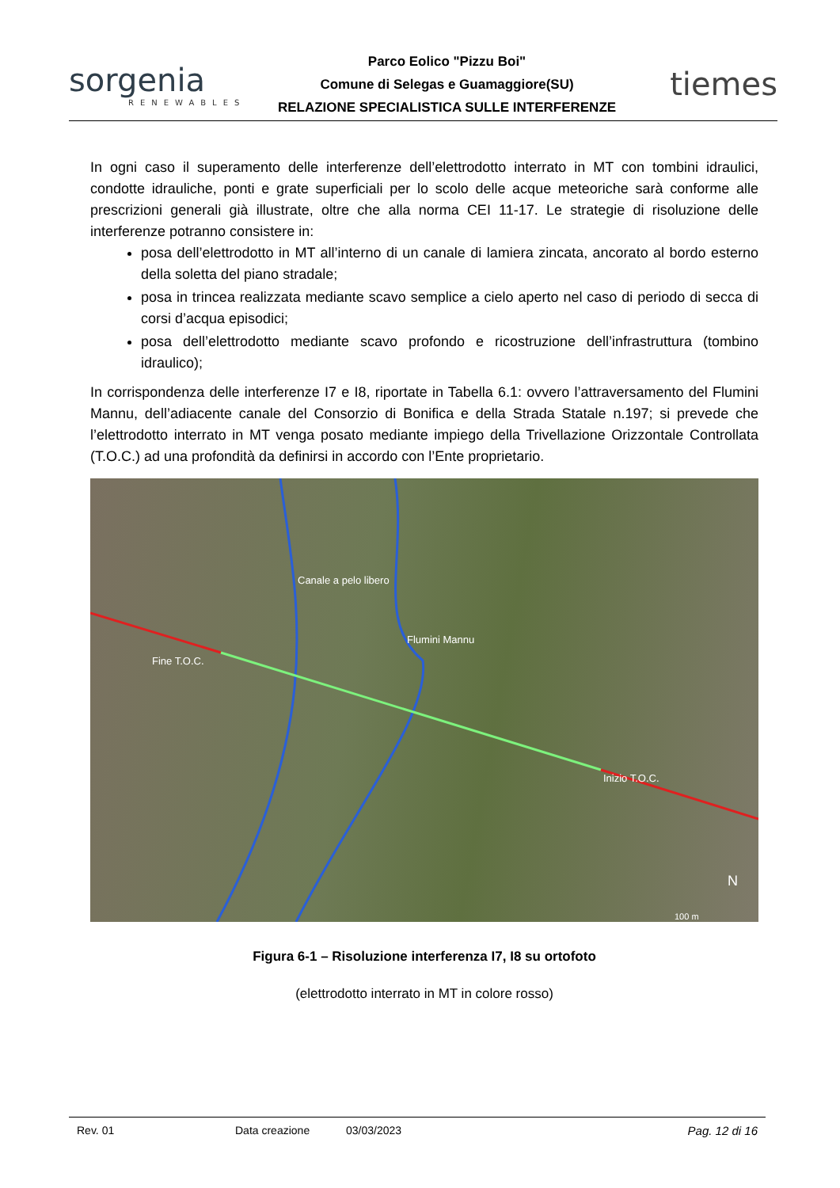sorgenia
RENEWABLES
Parco Eolico "Pizzu Boi"
Comune di Selegas e Guamaggiore(SU)
RELAZIONE SPECIALISTICA SULLE INTERFERENZE
tiemes
In ogni caso il superamento delle interferenze dell’elettrodotto interrato in MT con tombini idraulici, condotte idrauliche, ponti e grate superficiali per lo scolo delle acque meteoriche sarà conforme alle prescrizioni generali già illustrate, oltre che alla norma CEI 11-17. Le strategie di risoluzione delle interferenze potranno consistere in:
posa dell’elettrodotto in MT all’interno di un canale di lamiera zincata, ancorato al bordo esterno della soletta del piano stradale;
posa in trincea realizzata mediante scavo semplice a cielo aperto nel caso di periodo di secca di corsi d’acqua episodici;
posa dell’elettrodotto mediante scavo profondo e ricostruzione dell’infrastruttura (tombino idraulico);
In corrispondenza delle interferenze I7 e I8, riportate in Tabella 6.1: ovvero l’attraversamento del Flumini Mannu, dell’adiacente canale del Consorzio di Bonifica e della Strada Statale n.197; si prevede che l’elettrodotto interrato in MT venga posato mediante impiego della Trivellazione Orizzontale Controllata (T.O.C.) ad una profondità da definirsi in accordo con l’Ente proprietario.
Canale a pelo libero
Flumini Mannu
Fine T.O.C.
Inizio T.O.C.
N
100 m
Figura 6-1 – Risoluzione interferenza I7, I8 su ortofoto
(elettrodotto interrato in MT in colore rosso)
Rev. 01 Data creazione 03/03/2023 Pag. 12 di 16